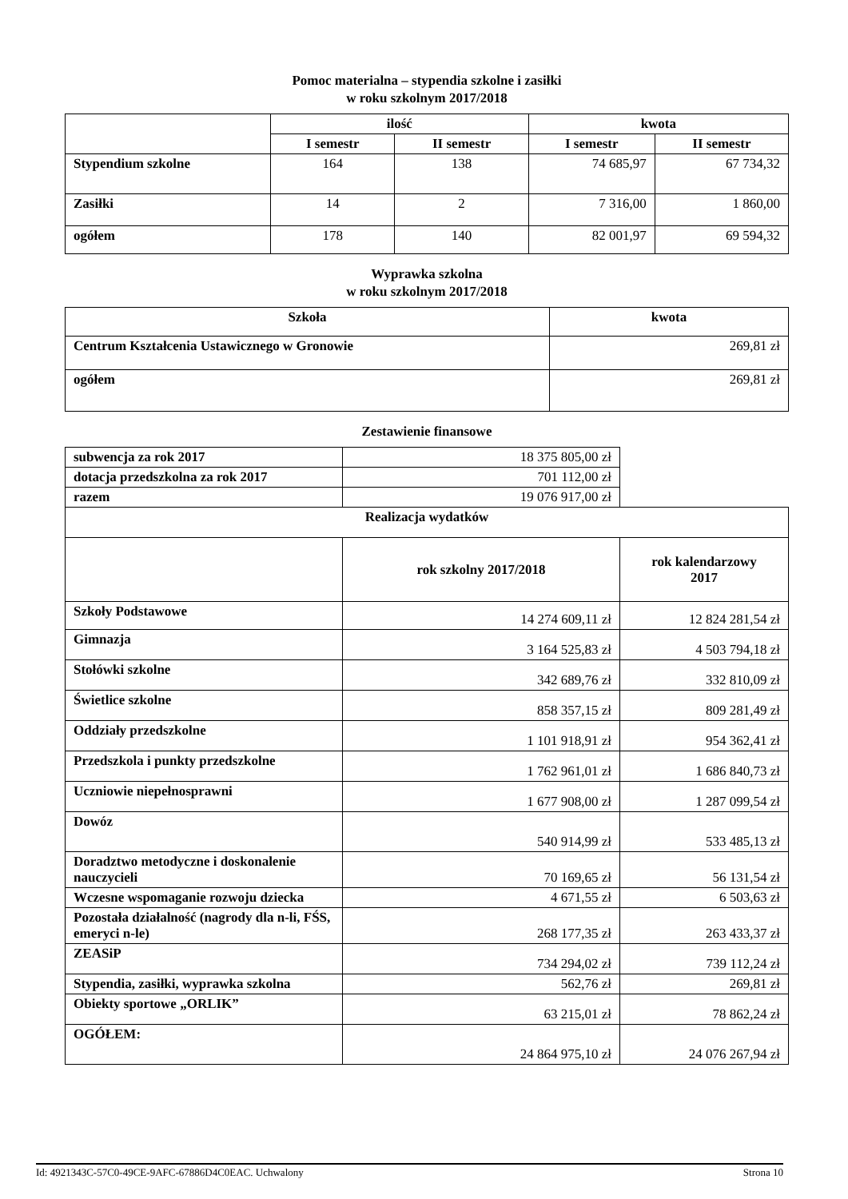Pomoc materialna – stypendia szkolne i zasiłki
w roku szkolnym 2017/2018
| | ilość | | kwota | |
| --- | --- | --- | --- | --- |
| | I semestr | II semestr | I semestr | II semestr |
| Stypendium szkolne | 164 | 138 | 74 685,97 | 67 734,32 |
| Zasiłki | 14 | 2 | 7 316,00 | 1 860,00 |
| ogółem | 178 | 140 | 82 001,97 | 69 594,32 |
Wyprawka szkolna
w roku szkolnym 2017/2018
| Szkoła | kwota |
| --- | --- |
| Centrum Kształcenia Ustawicznego w Gronowie | 269,81 zł |
| ogółem | 269,81 zł |
Zestawienie finansowe
| subwencja za rok 2017 | 18 375 805,00 zł | |
| dotacja przedszkolna za rok 2017 | 701 112,00 zł | |
| razem | 19 076 917,00 zł | |
| Realizacja wydatków | | |
| | rok szkolny 2017/2018 | rok kalendarzowy 2017 |
| Szkoły Podstawowe | 14 274 609,11 zł | 12 824 281,54 zł |
| Gimnazja | 3 164 525,83 zł | 4 503 794,18 zł |
| Stołówki szkolne | 342 689,76 zł | 332 810,09 zł |
| Świetlice szkolne | 858 357,15 zł | 809 281,49 zł |
| Oddziały przedszkolne | 1 101 918,91 zł | 954 362,41 zł |
| Przedszkola i punkty przedszkolne | 1 762 961,01 zł | 1 686 840,73 zł |
| Uczniowie niepełnosprawni | 1 677 908,00 zł | 1 287 099,54 zł |
| Dowóz | 540 914,99 zł | 533 485,13 zł |
| Doradztwo metodyczne i doskonalenie nauczycieli | 70 169,65 zł | 56 131,54 zł |
| Wczesne wspomaganie rozwoju dziecka | 4 671,55 zł | 6 503,63 zł |
| Pozostała działalność (nagrody dla n-li, FŚS, emeryci n-le) | 268 177,35 zł | 263 433,37 zł |
| ZEASiP | 734 294,02 zł | 739 112,24 zł |
| Stypendia, zasiłki, wyprawka szkolna | 562,76 zł | 269,81 zł |
| Obiekty sportowe „ORLIK” | 63 215,01 zł | 78 862,24 zł |
| OGÓŁEM: | 24 864 975,10 zł | 24 076 267,94 zł |
Id: 4921343C-57C0-49CE-9AFC-67886D4C0EAC. Uchwalony Strona 10